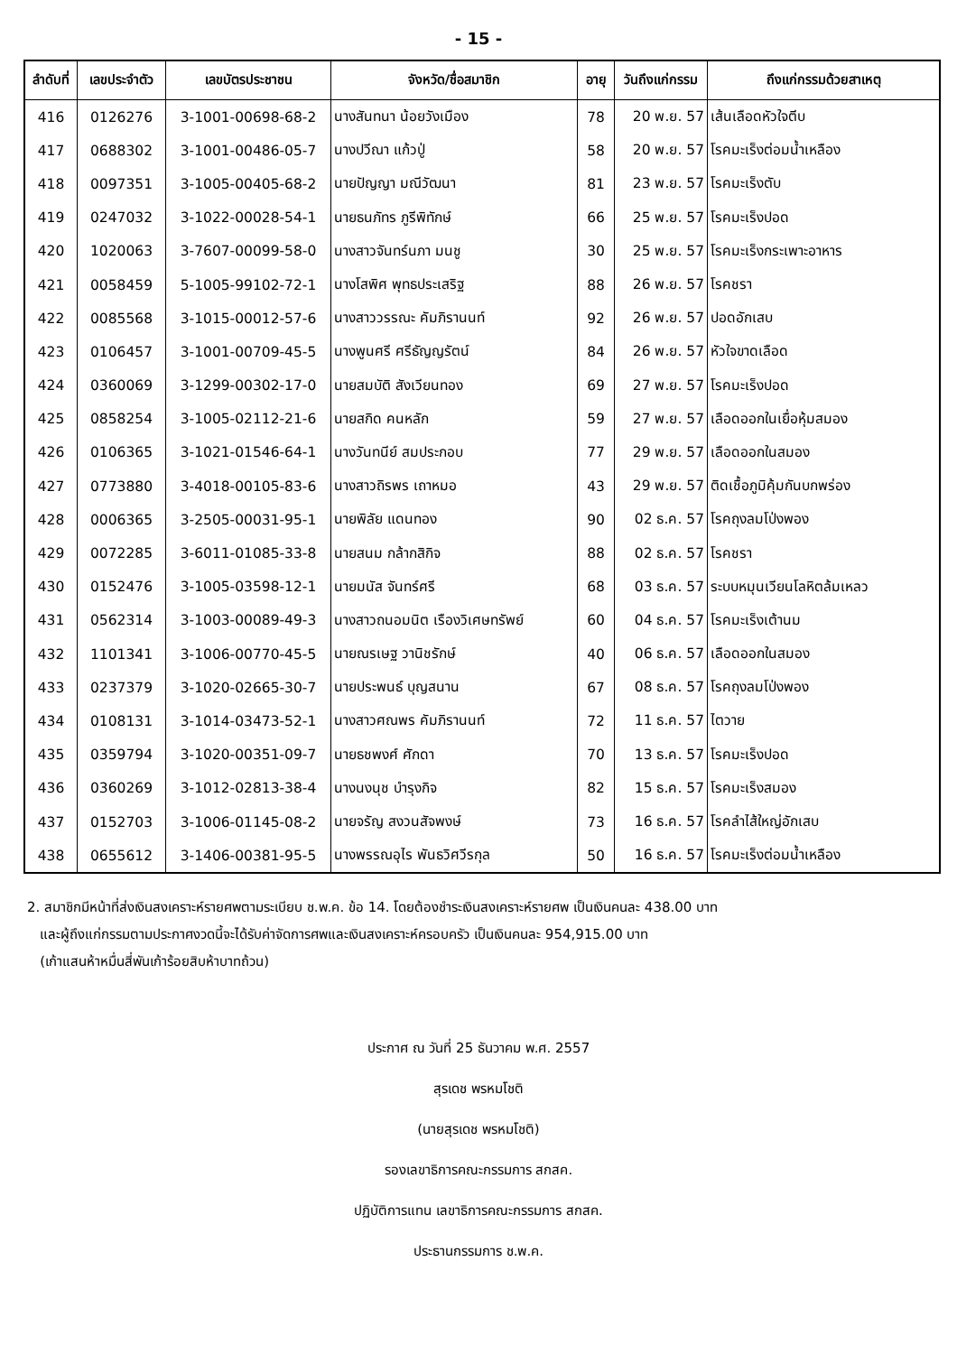- 15 -
| ลำดับที่ | เลขประจำตัว | เลขบัตรประชาชน | จังหวัด/ชื่อสมาชิก | อายุ | วันถึงแก่กรรม | ถึงแก่กรรมด้วยสาเหตุ |
| --- | --- | --- | --- | --- | --- | --- |
| 416 | 0126276 | 3-1001-00698-68-2 | นางสันทนา น้อยวังเมือง | 78 | 20 พ.ย. 57 | เส้นเลือดหัวใจตีบ |
| 417 | 0688302 | 3-1001-00486-05-7 | นางปวีณา แก้วปู่ | 58 | 20 พ.ย. 57 | โรคมะเร็งต่อมน้ำเหลือง |
| 418 | 0097351 | 3-1005-00405-68-2 | นายปัญญา มณีวัฒนา | 81 | 23 พ.ย. 57 | โรคมะเร็งตับ |
| 419 | 0247032 | 3-1022-00028-54-1 | นายธนภัทร ภูรีพิทักษ์ | 66 | 25 พ.ย. 57 | โรคมะเร็งปอด |
| 420 | 1020063 | 3-7607-00099-58-0 | นางสาวจันทร์นภา มนชู | 30 | 25 พ.ย. 57 | โรคมะเร็งกระเพาะอาหาร |
| 421 | 0058459 | 5-1005-99102-72-1 | นางโสพิศ พุทธประเสริฐ | 88 | 26 พ.ย. 57 | โรคชรา |
| 422 | 0085568 | 3-1015-00012-57-6 | นางสาววรรณะ คัมภิรานนท์ | 92 | 26 พ.ย. 57 | ปอดอักเสบ |
| 423 | 0106457 | 3-1001-00709-45-5 | นางพูนศรี ศรีธัญญรัตน์ | 84 | 26 พ.ย. 57 | หัวใจขาดเลือด |
| 424 | 0360069 | 3-1299-00302-17-0 | นายสมบัติ สังเวียนทอง | 69 | 27 พ.ย. 57 | โรคมะเร็งปอด |
| 425 | 0858254 | 3-1005-02112-21-6 | นายสกิด คนหลัก | 59 | 27 พ.ย. 57 | เลือดออกในเยื่อหุ้มสมอง |
| 426 | 0106365 | 3-1021-01546-64-1 | นางวันทนีย์ สมประกอบ | 77 | 29 พ.ย. 57 | เลือดออกในสมอง |
| 427 | 0773880 | 3-4018-00105-83-6 | นางสาวถิรพร เถาหมอ | 43 | 29 พ.ย. 57 | ติดเชื้อภูมิคุ้มกันบกพร่อง |
| 428 | 0006365 | 3-2505-00031-95-1 | นายพิลัย แดนทอง | 90 | 02 ธ.ค. 57 | โรคถุงลมโป่งพอง |
| 429 | 0072285 | 3-6011-01085-33-8 | นายสนม กล้ากสิกิจ | 88 | 02 ธ.ค. 57 | โรคชรา |
| 430 | 0152476 | 3-1005-03598-12-1 | นายมนัส จันทร์ศรี | 68 | 03 ธ.ค. 57 | ระบบหมุนเวียนโลหิตล้มเหลว |
| 431 | 0562314 | 3-1003-00089-49-3 | นางสาวถนอมนิต เรืองวิเศษทรัพย์ | 60 | 04 ธ.ค. 57 | โรคมะเร็งเต้านม |
| 432 | 1101341 | 3-1006-00770-45-5 | นายณรเษฐ วานิชรักษ์ | 40 | 06 ธ.ค. 57 | เลือดออกในสมอง |
| 433 | 0237379 | 3-1020-02665-30-7 | นายประพนธ์ บุญสนาน | 67 | 08 ธ.ค. 57 | โรคถุงลมโป่งพอง |
| 434 | 0108131 | 3-1014-03473-52-1 | นางสาวศณพร คัมภิรานนท์ | 72 | 11 ธ.ค. 57 | ไตวาย |
| 435 | 0359794 | 3-1020-00351-09-7 | นายธชพงศ์ ศักดา | 70 | 13 ธ.ค. 57 | โรคมะเร็งปอด |
| 436 | 0360269 | 3-1012-02813-38-4 | นางนงนุช บำรุงกิจ | 82 | 15 ธ.ค. 57 | โรคมะเร็งสมอง |
| 437 | 0152703 | 3-1006-01145-08-2 | นายจรัญ สงวนสัจพงษ์ | 73 | 16 ธ.ค. 57 | โรคลำไส้ใหญ่อักเสบ |
| 438 | 0655612 | 3-1406-00381-95-5 | นางพรรณอุไร พันธวิศวีรกุล | 50 | 16 ธ.ค. 57 | โรคมะเร็งต่อมน้ำเหลือง |
2. สมาชิกมีหน้าที่ส่งเงินสงเคราะห์รายศพตามระเบียบ ช.พ.ค. ข้อ 14. โดยต้องชำระเงินสงเคราะห์รายศพ เป็นเงินคนละ 438.00 บาท
และผู้ถึงแก่กรรมตามประกาศงวดนี้จะได้รับค่าจัดการศพและเงินสงเคราะห์ครอบครัว เป็นเงินคนละ 954,915.00 บาท
(เก้าแสนห้าหมื่นสี่พันเก้าร้อยสิบห้าบาทถ้วน)
ประกาศ ณ วันที่ 25 ธันวาคม พ.ศ. 2557
สุรเดช พรหมโชติ
(นายสุรเดช พรหมโชติ)
รองเลขาธิการคณะกรรมการ สกสค.
ปฏิบัติการแทน เลขาธิการคณะกรรมการ สกสค.
ประธานกรรมการ ช.พ.ค.